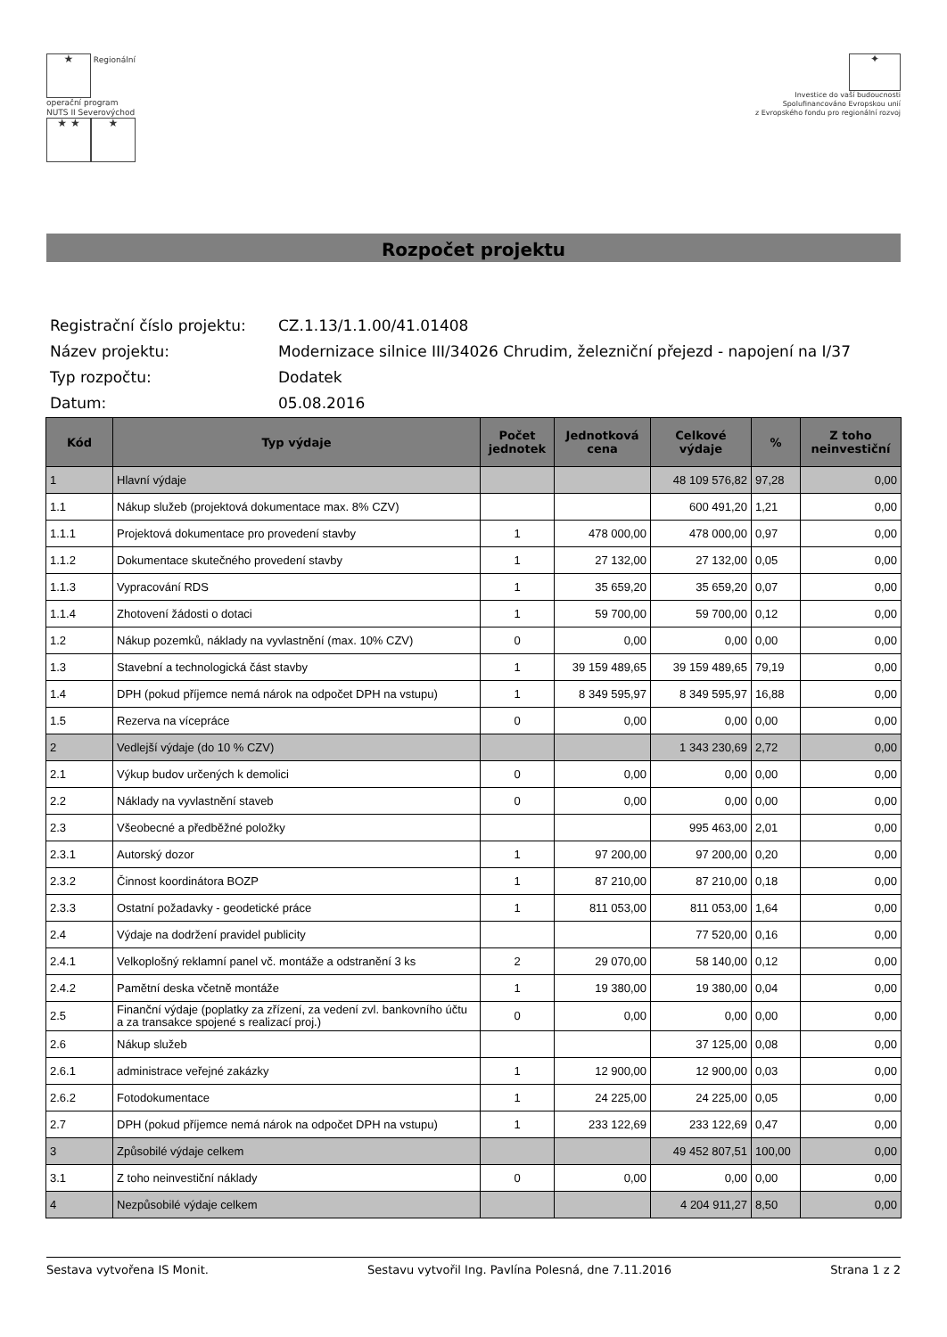★ Regionální
operační program
NUTS II Severovýchod
★ ★ ★
✦
Investice do vaší budoucnosti
Spolufinancováno Evropskou unií
z Evropského fondu pro regionální rozvoj
Rozpočet projektu
| Registrační číslo projektu: | CZ.1.13/1.1.00/41.01408 |
| Název projektu: | Modernizace silnice III/34026 Chrudim, železniční přejezd - napojení na I/37 |
| Typ rozpočtu: | Dodatek |
| Datum: | 05.08.2016 |
| Kód | Typ výdaje | Počet jednotek | Jednotková cena | Celkové výdaje | % | Z toho neinvestiční |
| --- | --- | --- | --- | --- | --- | --- |
| 1 | Hlavní výdaje | | | 48 109 576,82 | 97,28 | 0,00 |
| 1.1 | Nákup služeb (projektová dokumentace max. 8% CZV) | | | 600 491,20 | 1,21 | 0,00 |
| 1.1.1 | Projektová dokumentace pro provedení stavby | 1 | 478 000,00 | 478 000,00 | 0,97 | 0,00 |
| 1.1.2 | Dokumentace skutečného provedení stavby | 1 | 27 132,00 | 27 132,00 | 0,05 | 0,00 |
| 1.1.3 | Vypracování RDS | 1 | 35 659,20 | 35 659,20 | 0,07 | 0,00 |
| 1.1.4 | Zhotovení žádosti o dotaci | 1 | 59 700,00 | 59 700,00 | 0,12 | 0,00 |
| 1.2 | Nákup pozemků, náklady na vyvlastnění (max. 10% CZV) | 0 | 0,00 | 0,00 | 0,00 | 0,00 |
| 1.3 | Stavební a technologická část stavby | 1 | 39 159 489,65 | 39 159 489,65 | 79,19 | 0,00 |
| 1.4 | DPH (pokud příjemce nemá nárok na odpočet DPH na vstupu) | 1 | 8 349 595,97 | 8 349 595,97 | 16,88 | 0,00 |
| 1.5 | Rezerva na vícepráce | 0 | 0,00 | 0,00 | 0,00 | 0,00 |
| 2 | Vedlejší výdaje (do 10 % CZV) | | | 1 343 230,69 | 2,72 | 0,00 |
| 2.1 | Výkup budov určených k demolici | 0 | 0,00 | 0,00 | 0,00 | 0,00 |
| 2.2 | Náklady na vyvlastnění staveb | 0 | 0,00 | 0,00 | 0,00 | 0,00 |
| 2.3 | Všeobecné a předběžné položky | | | 995 463,00 | 2,01 | 0,00 |
| 2.3.1 | Autorský dozor | 1 | 97 200,00 | 97 200,00 | 0,20 | 0,00 |
| 2.3.2 | Činnost koordinátora BOZP | 1 | 87 210,00 | 87 210,00 | 0,18 | 0,00 |
| 2.3.3 | Ostatní požadavky - geodetické práce | 1 | 811 053,00 | 811 053,00 | 1,64 | 0,00 |
| 2.4 | Výdaje na dodržení pravidel publicity | | | 77 520,00 | 0,16 | 0,00 |
| 2.4.1 | Velkoplošný reklamní panel vč. montáže a odstranění 3 ks | 2 | 29 070,00 | 58 140,00 | 0,12 | 0,00 |
| 2.4.2 | Pamětní deska včetně montáže | 1 | 19 380,00 | 19 380,00 | 0,04 | 0,00 |
| 2.5 | Finanční výdaje (poplatky za zřízení, za vedení zvl. bankovního účtu a za transakce spojené s realizací proj.) | 0 | 0,00 | 0,00 | 0,00 | 0,00 |
| 2.6 | Nákup služeb | | | 37 125,00 | 0,08 | 0,00 |
| 2.6.1 | administrace veřejné zakázky | 1 | 12 900,00 | 12 900,00 | 0,03 | 0,00 |
| 2.6.2 | Fotodokumentace | 1 | 24 225,00 | 24 225,00 | 0,05 | 0,00 |
| 2.7 | DPH (pokud příjemce nemá nárok na odpočet DPH na vstupu) | 1 | 233 122,69 | 233 122,69 | 0,47 | 0,00 |
| 3 | Způsobilé výdaje celkem | | | 49 452 807,51 | 100,00 | 0,00 |
| 3.1 | Z toho neinvestiční náklady | 0 | 0,00 | 0,00 | 0,00 | 0,00 |
| 4 | Nezpůsobilé výdaje celkem | | | 4 204 911,27 | 8,50 | 0,00 |
Sestava vytvořena IS Monit. Sestavu vytvořil Ing. Pavlína Polesná, dne 7.11.2016 Strana 1 z 2